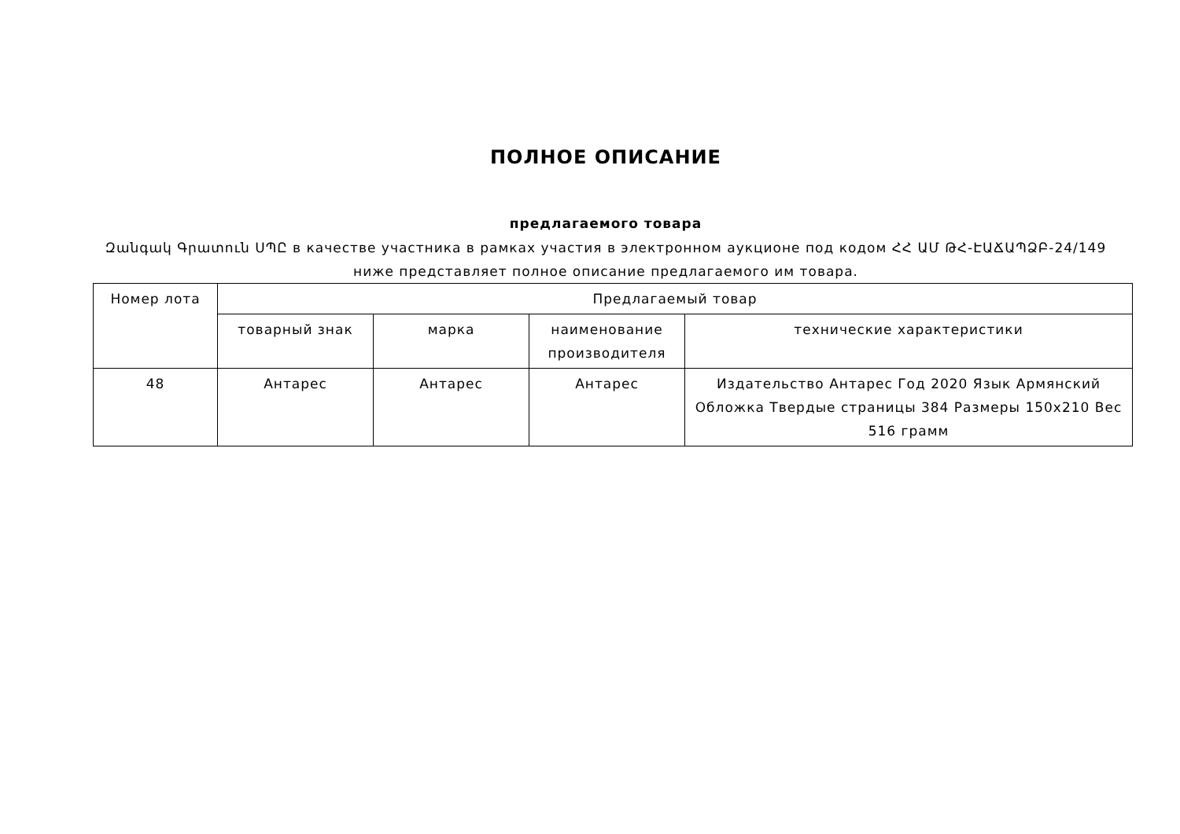ПОЛНОЕ ОПИСАНИЕ
предлагаемого товара
Զանգակ Գրատուն ՍՊԸ в качестве участника в рамках участия в электронном аукционе под кодом ՀՀ ԱՄ ԹՀ-ԷԱՃԱՊՁԲ-24/149 ниже представляет полное описание предлагаемого им товара.
| Номер лота | Предлагаемый товар | | | |
| | товарный знак | марка | наименование производителя | технические характеристики |
| 48 | Антарес | Антарес | Антарес | Издательство Антарес Год 2020 Язык Армянский Обложка Твердые страницы 384 Размеры 150x210 Вес 516 грамм |